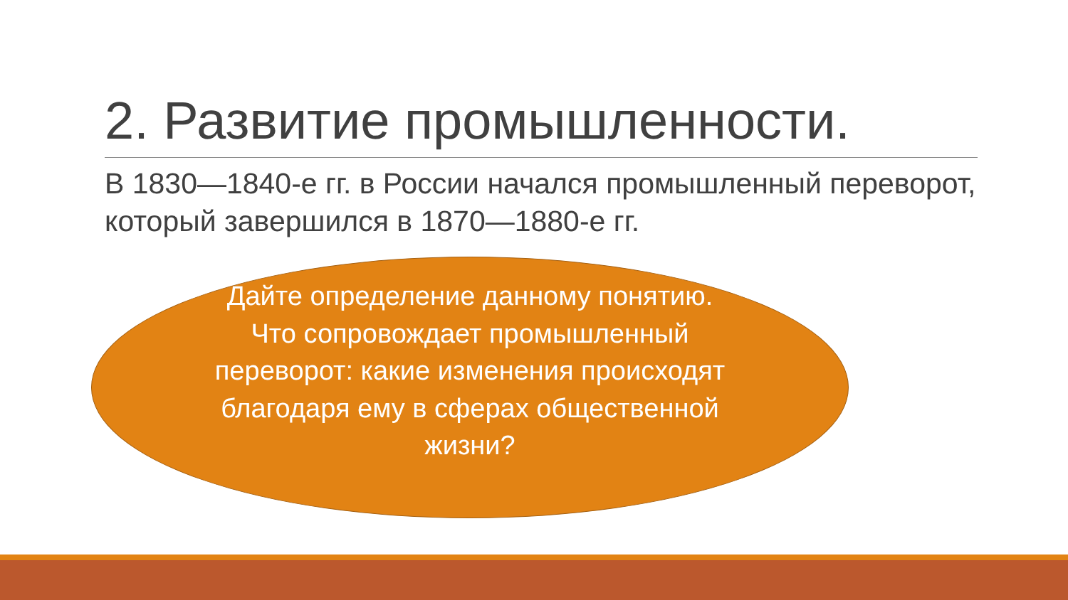2. Развитие промышленности.
В 1830—1840-е гг. в России начался промышленный переворот, который завершился в 1870—1880-е гг.
Дайте определение данному понятию.
Что сопровождает промышленный переворот: какие изменения происходят благодаря ему в сферах общественной жизни?